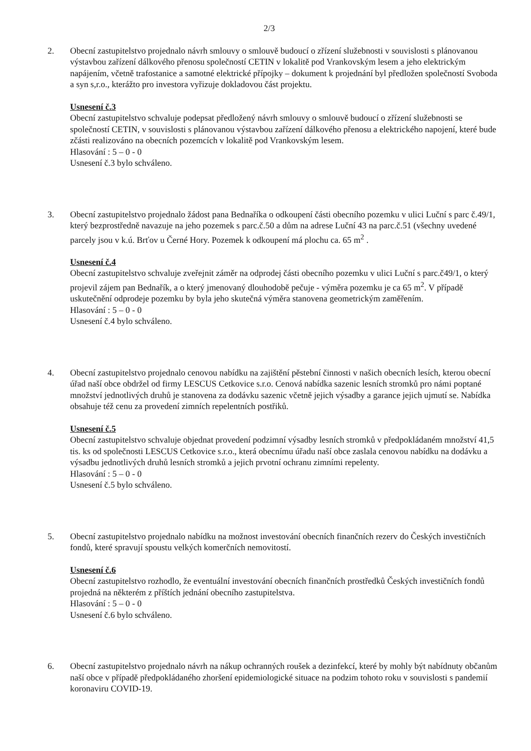2/3
2. Obecní zastupitelstvo projednalo návrh smlouvy o smlouvě budoucí o zřízení služebnosti v souvislosti s plánovanou výstavbou zařízení dálkového přenosu společností CETIN v lokalitě pod Vrankovským lesem a jeho elektrickým napájením, včetně trafostanice a samotné elektrické přípojky – dokument k projednání byl předložen společností Svoboda a syn s,r.o., kterážto pro investora vyřizuje dokladovou část projektu.
Usnesení č.3
Obecní zastupitelstvo schvaluje podepsat předložený návrh smlouvy o smlouvě budoucí o zřízení služebnosti se společností CETIN, v souvislosti s plánovanou výstavbou zařízení dálkového přenosu a elektrického napojení, které bude zčásti realizováno na obecních pozemcích v lokalitě pod Vrankovským lesem.
Hlasování : 5 – 0 - 0
Usnesení č.3 bylo schváleno.
3. Obecní zastupitelstvo projednalo žádost pana Bednaříka o odkoupení části obecního pozemku v ulici Luční s parc č.49/1, který bezprostředně navazuje na jeho pozemek s parc.č.50 a dům na adrese Luční 43 na parc.č.51 (všechny uvedené parcely jsou v k.ú. Brťov u Černé Hory. Pozemek k odkoupení má plochu ca. 65 m<sup>2</sup> .
Usnesení č.4
Obecní zastupitelstvo schvaluje zveřejnit záměr na odprodej části obecního pozemku v ulici Luční s parc.č49/1, o který projevil zájem pan Bednařík, a o který jmenovaný dlouhodobě pečuje - výměra pozemku je ca 65 m<sup>2</sup>. V případě uskutečnění odprodeje pozemku by byla jeho skutečná výměra stanovena geometrickým zaměřením.
Hlasování : 5 – 0 - 0
Usnesení č.4 bylo schváleno.
4. Obecní zastupitelstvo projednalo cenovou nabídku na zajištění pěstební činnosti v našich obecních lesích, kterou obecní úřad naší obce obdržel od firmy LESCUS Cetkovice s.r.o. Cenová nabídka sazenic lesních stromků pro námi poptané množství jednotlivých druhů je stanovena za dodávku sazenic včetně jejich výsadby a garance jejich ujmutí se. Nabídka obsahuje též cenu za provedení zimních repelentních postřiků.
Usnesení č.5
Obecní zastupitelstvo schvaluje objednat provedení podzimní výsadby lesních stromků v předpokládaném množství 41,5 tis. ks od společnosti LESCUS Cetkovice s.r.o., která obecnímu úřadu naší obce zaslala cenovou nabídku na dodávku a výsadbu jednotlivých druhů lesních stromků a jejich prvotní ochranu zimními repelenty.
Hlasování : 5 – 0 - 0
Usnesení č.5 bylo schváleno.
5. Obecní zastupitelstvo projednalo nabídku na možnost investování obecních finančních rezerv do Českých investičních fondů, které spravují spoustu velkých komerčních nemovitostí.
Usnesení č.6
Obecní zastupitelstvo rozhodlo, že eventuální investování obecních finančních prostředků Českých investičních fondů projedná na některém z příštích jednání obecního zastupitelstva.
Hlasování : 5 – 0 - 0
Usnesení č.6 bylo schváleno.
6. Obecní zastupitelstvo projednalo návrh na nákup ochranných roušek a dezinfekcí, které by mohly být nabídnuty občanům naší obce v případě předpokládaného zhoršení epidemiologické situace na podzim tohoto roku v souvislosti s pandemií koronaviru COVID-19.